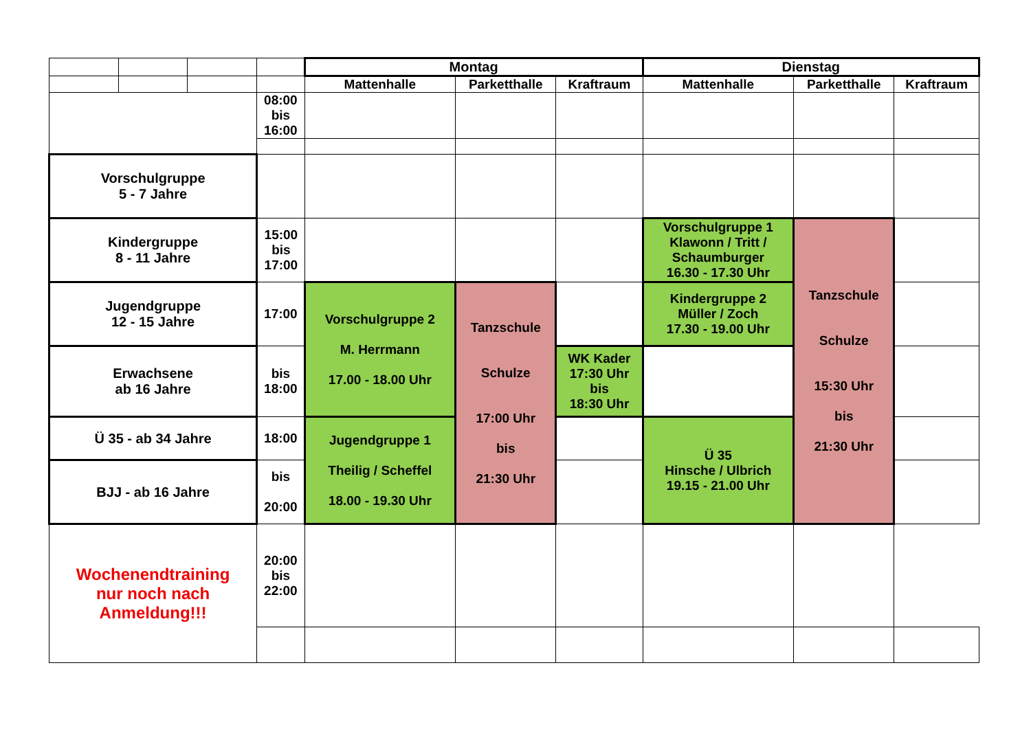| | | | | Montag | | | Dienstag | | | |
| | | | | Mattenhalle | Parketthalle | Kraftraum | Mattenhalle | | Parketthalle | Kraftraum |
| | | | 08:00 bis 16:00 | | | | | | | |
| Vorschulgruppe 5 - 7 Jahre | | | | | | | | | | |
| Kindergruppe 8 - 11 Jahre | | | 15:00 bis 17:00 | | | | Vorschulgruppe 1 Klawonn / Tritt / Schaumburger 16.30 - 17.30 Uhr | | Tanzschule Schulze 15:30 Uhr bis 21:30 Uhr | |
| Jugendgruppe 12 - 15 Jahre | | | 17:00 | Vorschulgruppe 2 M. Herrmann 17.00 - 18.00 Uhr | Tanzschule Schulze 17:00 Uhr bis 21:30 Uhr | | Kindergruppe 2 Müller / Zoch 17.30 - 19.00 Uhr | | | |
| Erwachsene ab 16 Jahre | | | bis 18:00 | | | WK Kader 17:30 Uhr bis 18:30 Uhr | | | | |
| Ü 35 - ab 34 Jahre | | | 18:00 | Jugendgruppe 1 Theilig / Scheffel 18.00 - 19.30 Uhr | | | Ü 35 Hinsche / Ulbrich 19.15 - 21.00 Uhr | | | |
| BJJ - ab 16 Jahre | | | bis 20:00 | | | | | | | |
| Wochenendtraining nur noch nach Anmeldung!!! | | | 20:00 bis 22:00 | | | | | | | |